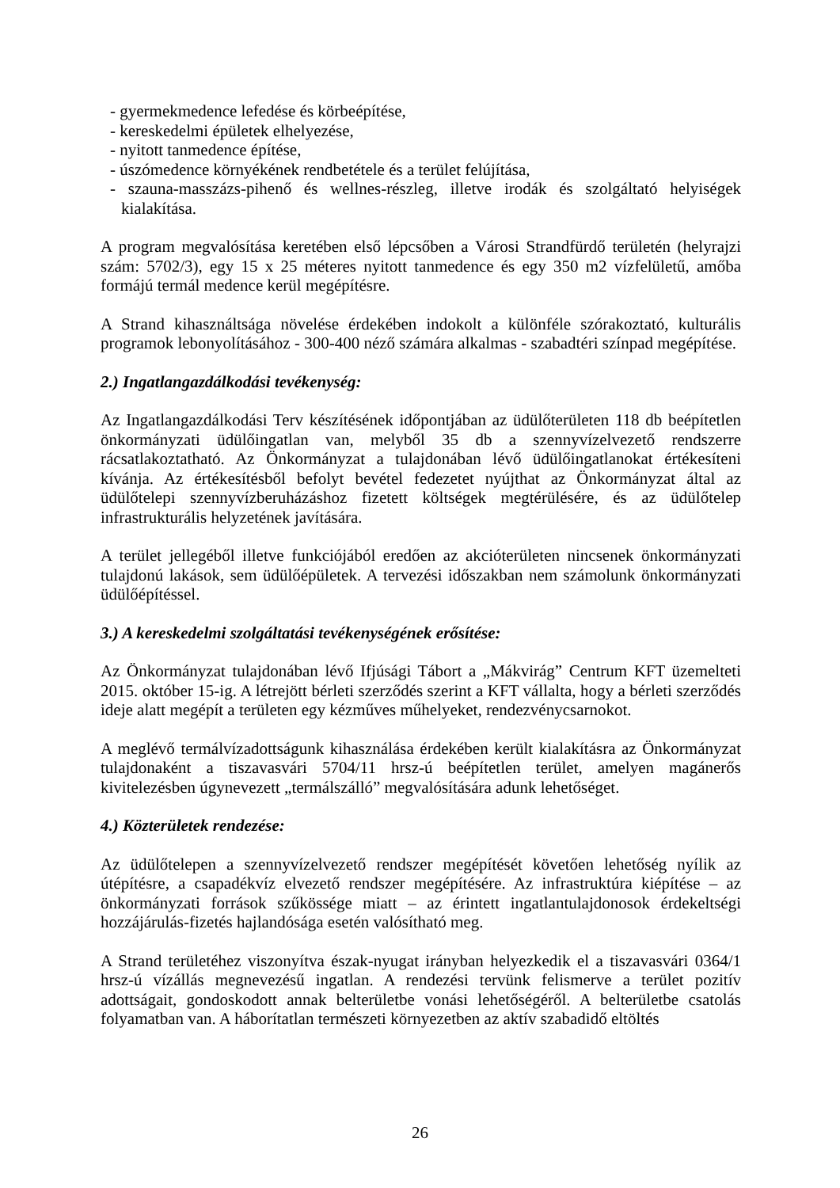- gyermekmedence lefedése és körbeépítése,
- kereskedelmi épületek elhelyezése,
- nyitott tanmedence építése,
- úszómedence környékének rendbetétele és a terület felújítása,
- szauna-masszázs-pihenő és wellnes-részleg, illetve irodák és szolgáltató helyiségek kialakítása.
A program megvalósítása keretében első lépcsőben a Városi Strandfürdő területén (helyrajzi szám: 5702/3), egy 15 x 25 méteres nyitott tanmedence és egy 350 m2 vízfelületű, amőba formájú termál medence kerül megépítésre.
A Strand kihasználtsága növelése érdekében indokolt a különféle szórakoztató, kulturális programok lebonyolításához - 300-400 néző számára alkalmas - szabadtéri színpad megépítése.
2.) Ingatlangazdálkodási tevékenység:
Az Ingatlangazdálkodási Terv készítésének időpontjában az üdülőterületen 118 db beépítetlen önkormányzati üdülőingatlan van, melyből 35 db a szennyvízelvezető rendszerre rácsatlakoztatható. Az Önkormányzat a tulajdonában lévő üdülőingatlanokat értékesíteni kívánja. Az értékesítésből befolyt bevétel fedezetet nyújthat az Önkormányzat által az üdülőtelepi szennyvízberuházáshoz fizetett költségek megtérülésére, és az üdülőtelep infrastrukturális helyzetének javítására.
A terület jellegéből illetve funkciójából eredően az akcióterületen nincsenek önkormányzati tulajdonú lakások, sem üdülőépületek. A tervezési időszakban nem számolunk önkormányzati üdülőépítéssel.
3.) A kereskedelmi szolgáltatási tevékenységének erősítése:
Az Önkormányzat tulajdonában lévő Ifjúsági Tábort a „Mákvirág” Centrum KFT üzemelteti 2015. október 15-ig. A létrejött bérleti szerződés szerint a KFT vállalta, hogy a bérleti szerződés ideje alatt megépít a területen egy kézműves műhelyeket, rendezvénycsarnokot.
A meglévő termálvízadottságunk kihasználása érdekében került kialakításra az Önkormányzat tulajdonaként a tiszavasvári 5704/11 hrsz-ú beépítetlen terület, amelyen magánerős kivitelezésben úgynevezett „termálszálló” megvalósítására adunk lehetőséget.
4.) Közterületek rendezése:
Az üdülőtelepen a szennyvízelvezető rendszer megépítését követően lehetőség nyílik az útépítésre, a csapadékvíz elvezető rendszer megépítésére. Az infrastruktúra kiépítése – az önkormányzati források szűkössége miatt – az érintett ingatlantulajdonosok érdekeltségi hozzájárulás-fizetés hajlandósága esetén valósítható meg.
A Strand területéhez viszonyítva észak-nyugat irányban helyezkedik el a tiszavasvári 0364/1 hrsz-ú vízállás megnevezésű ingatlan. A rendezési tervünk felismerve a terület pozitív adottságait, gondoskodott annak belterületbe vonási lehetőségéről. A belterületbe csatolás folyamatban van. A háborítatlan természeti környezetben az aktív szabadidő eltöltés
26